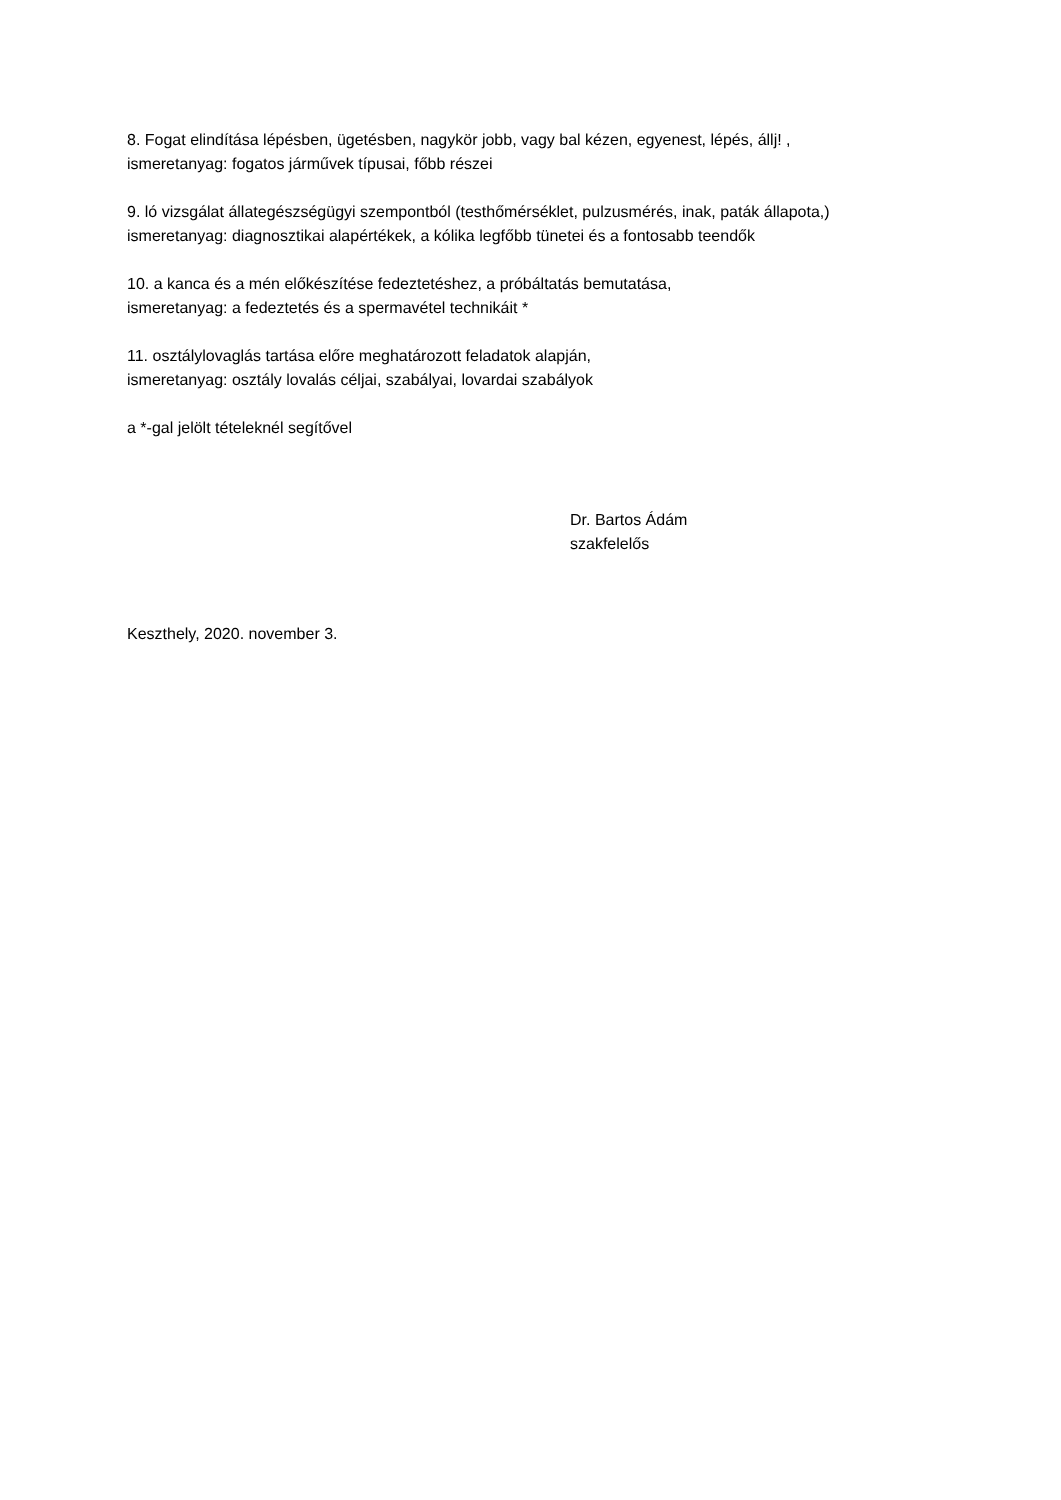8. Fogat elindítása lépésben, ügetésben, nagykör jobb, vagy bal kézen, egyenest, lépés, állj! ,
ismeretanyag: fogatos járművek típusai, főbb részei
9. ló vizsgálat állategészségügyi szempontból (testhőmérséklet, pulzusmérés, inak, paták állapota,)
ismeretanyag: diagnosztikai alapértékek, a kólika legfőbb tünetei és a fontosabb teendők
10. a kanca és a mén előkészítése fedeztetéshez, a próbáltatás bemutatása,
ismeretanyag: a fedeztetés és a spermavétel technikáit *
11. osztálylovaglás tartása előre meghatározott feladatok alapján,
ismeretanyag: osztály lovalás céljai, szabályai, lovardai szabályok
a *-gal jelölt tételeknél segítővel
Dr. Bartos Ádám
szakfelelős
Keszthely, 2020. november 3.